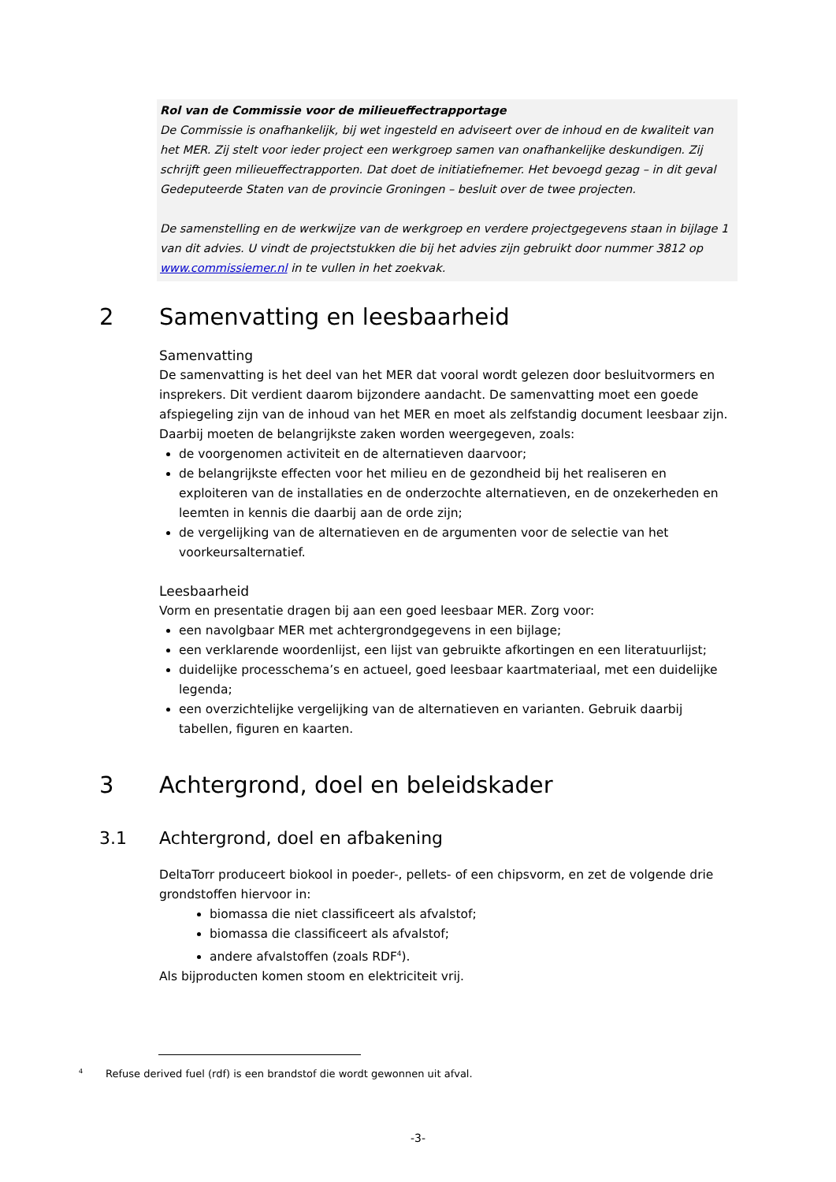Rol van de Commissie voor de milieueffectrapportage
De Commissie is onafhankelijk, bij wet ingesteld en adviseert over de inhoud en de kwaliteit van het MER. Zij stelt voor ieder project een werkgroep samen van onafhankelijke deskundigen. Zij schrijft geen milieueffectrapporten. Dat doet de initiatiefnemer. Het bevoegd gezag – in dit geval Gedeputeerde Staten van de provincie Groningen – besluit over de twee projecten.
De samenstelling en de werkwijze van de werkgroep en verdere projectgegevens staan in bijlage 1 van dit advies. U vindt de projectstukken die bij het advies zijn gebruikt door nummer 3812 op www.commissiemer.nl in te vullen in het zoekvak.
2 Samenvatting en leesbaarheid
Samenvatting
De samenvatting is het deel van het MER dat vooral wordt gelezen door besluitvormers en insprekers. Dit verdient daarom bijzondere aandacht. De samenvatting moet een goede afspiegeling zijn van de inhoud van het MER en moet als zelfstandig document leesbaar zijn. Daarbij moeten de belangrijkste zaken worden weergegeven, zoals:
de voorgenomen activiteit en de alternatieven daarvoor;
de belangrijkste effecten voor het milieu en de gezondheid bij het realiseren en exploiteren van de installaties en de onderzochte alternatieven, en de onzekerheden en leemten in kennis die daarbij aan de orde zijn;
de vergelijking van de alternatieven en de argumenten voor de selectie van het voorkeursalternatief.
Leesbaarheid
Vorm en presentatie dragen bij aan een goed leesbaar MER. Zorg voor:
een navolgbaar MER met achtergrondgegevens in een bijlage;
een verklarende woordenlijst, een lijst van gebruikte afkortingen en een literatuurlijst;
duidelijke processchema’s en actueel, goed leesbaar kaartmateriaal, met een duidelijke legenda;
een overzichtelijke vergelijking van de alternatieven en varianten. Gebruik daarbij tabellen, figuren en kaarten.
3 Achtergrond, doel en beleidskader
3.1 Achtergrond, doel en afbakening
DeltaTorr produceert biokool in poeder-, pellets- of een chipsvorm, en zet de volgende drie grondstoffen hiervoor in:
biomassa die niet classificeert als afvalstof;
biomassa die classificeert als afvalstof;
andere afvalstoffen (zoals RDF<sup>4</sup>).
Als bijproducten komen stoom en elektriciteit vrij.
<sup>4</sup> Refuse derived fuel (rdf) is een brandstof die wordt gewonnen uit afval.
-3-